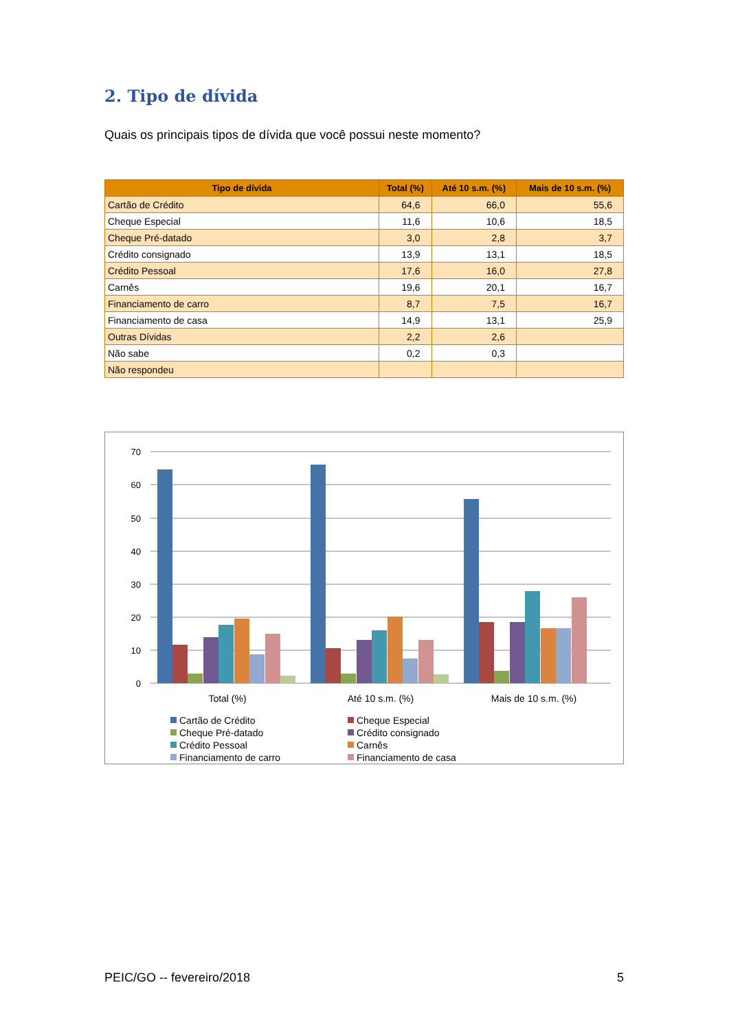2. Tipo de dívida
Quais os principais tipos de dívida que você possui neste momento?
| Tipo de dívida | Total (%) | Até 10 s.m. (%) | Mais de 10 s.m. (%) |
| --- | --- | --- | --- |
| Cartão de Crédito | 64,6 | 66,0 | 55,6 |
| Cheque Especial | 11,6 | 10,6 | 18,5 |
| Cheque Pré-datado | 3,0 | 2,8 | 3,7 |
| Crédito consignado | 13,9 | 13,1 | 18,5 |
| Crédito Pessoal | 17,6 | 16,0 | 27,8 |
| Carnês | 19,6 | 20,1 | 16,7 |
| Financiamento de carro | 8,7 | 7,5 | 16,7 |
| Financiamento de casa | 14,9 | 13,1 | 25,9 |
| Outras Dívidas | 2,2 | 2,6 | |
| Não sabe | 0,2 | 0,3 | |
| Não respondeu | | | |
70
60
50
40
30
20
10
0
Total (%)
Até 10 s.m. (%)
Mais de 10 s.m. (%)
Cartão de Crédito
Cheque Especial
Cheque Pré-datado
Crédito consignado
Crédito Pessoal
Carnês
Financiamento de carro
Financiamento de casa
PEIC/GO -- fevereiro/2018 5